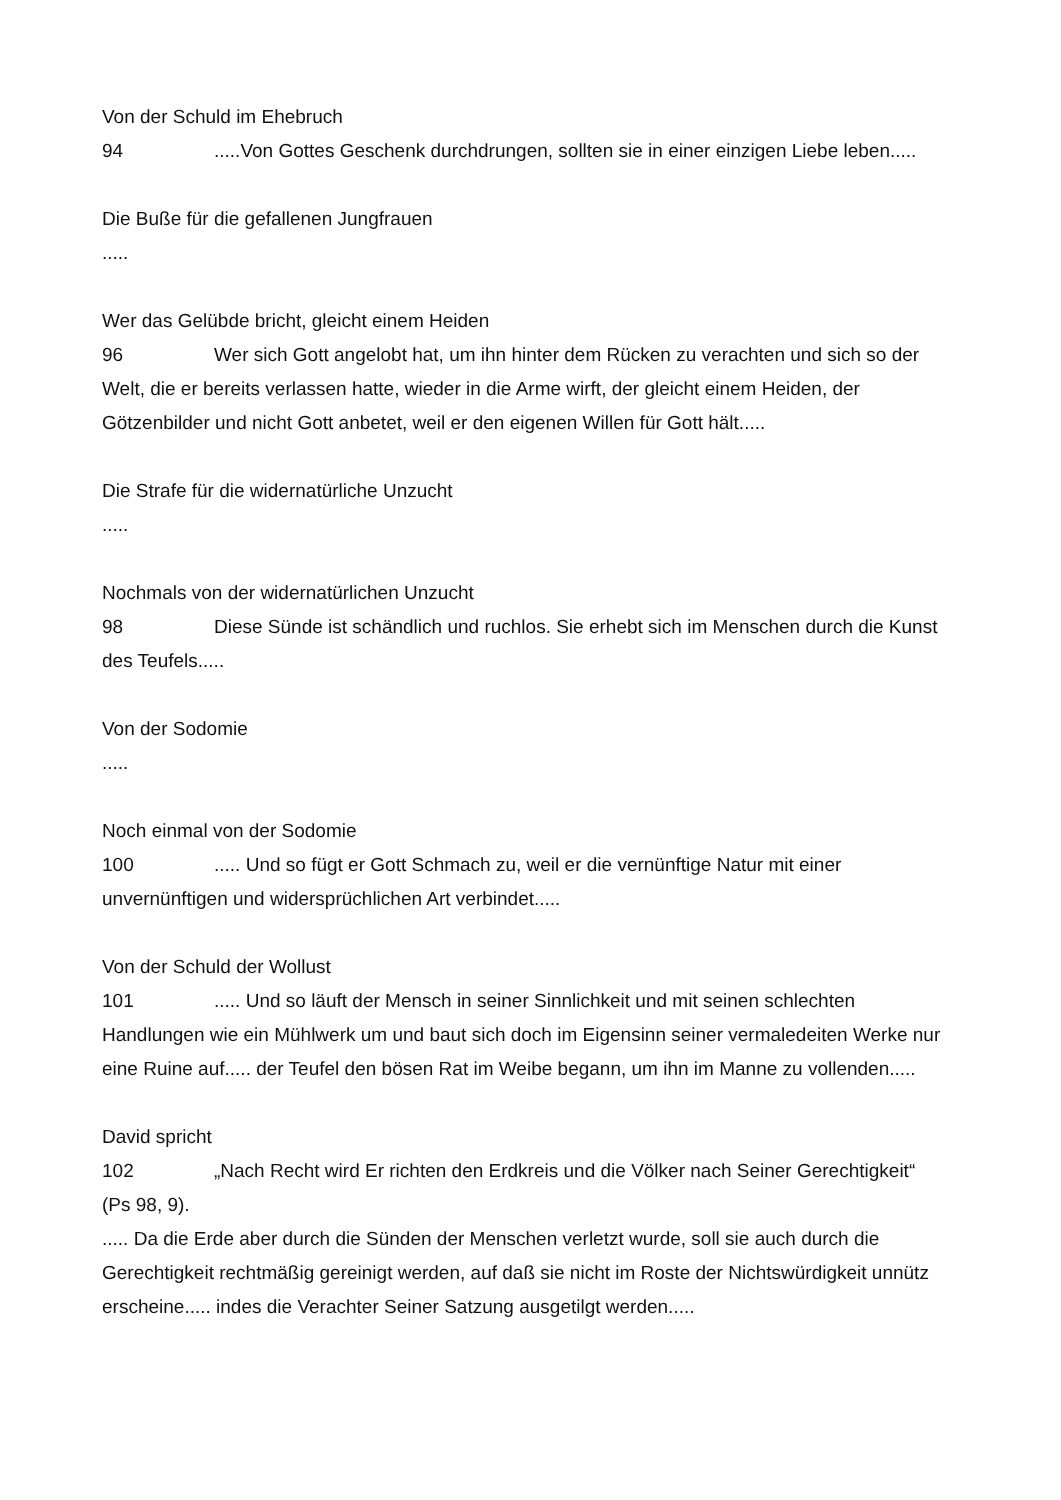Von der Schuld im Ehebruch
94.....Von Gottes Geschenk durchdrungen, sollten sie in einer einzigen Liebe leben.....
Die Buße für die gefallenen Jungfrauen
.....
Wer das Gelübde bricht, gleicht einem Heiden
96 Wer sich Gott angelobt hat, um ihn hinter dem Rücken zu verachten und sich so der Welt, die er bereits verlassen hatte, wieder in die Arme wirft, der gleicht einem Heiden, der Götzenbilder und nicht Gott anbetet, weil er den eigenen Willen für Gott hält.....
Die Strafe für die widernatürliche Unzucht
.....
Nochmals von der widernatürlichen Unzucht
98 Diese Sünde ist schändlich und ruchlos. Sie erhebt sich im Menschen durch die Kunst des Teufels.....
Von der Sodomie
.....
Noch einmal von der Sodomie
100..... Und so fügt er Gott Schmach zu, weil er die vernünftige Natur mit einer unvernünftigen und widersprüchlichen Art verbindet.....
Von der Schuld der Wollust
101..... Und so läuft der Mensch in seiner Sinnlichkeit und mit seinen schlechten Handlungen wie ein Mühlwerk um und baut sich doch im Eigensinn seiner vermaledeiten Werke nur eine Ruine auf..... der Teufel den bösen Rat im Weibe begann, um ihn im Manne zu vollenden.....
David spricht
102 „Nach Recht wird Er richten den Erdkreis und die Völker nach Seiner Gerechtigkeit“ (Ps 98, 9).
..... Da die Erde aber durch die Sünden der Menschen verletzt wurde, soll sie auch durch die Gerechtigkeit rechtmäßig gereinigt werden, auf daß sie nicht im Roste der Nichtswürdigkeit unnütz erscheine..... indes die Verachter Seiner Satzung ausgetilgt werden.....